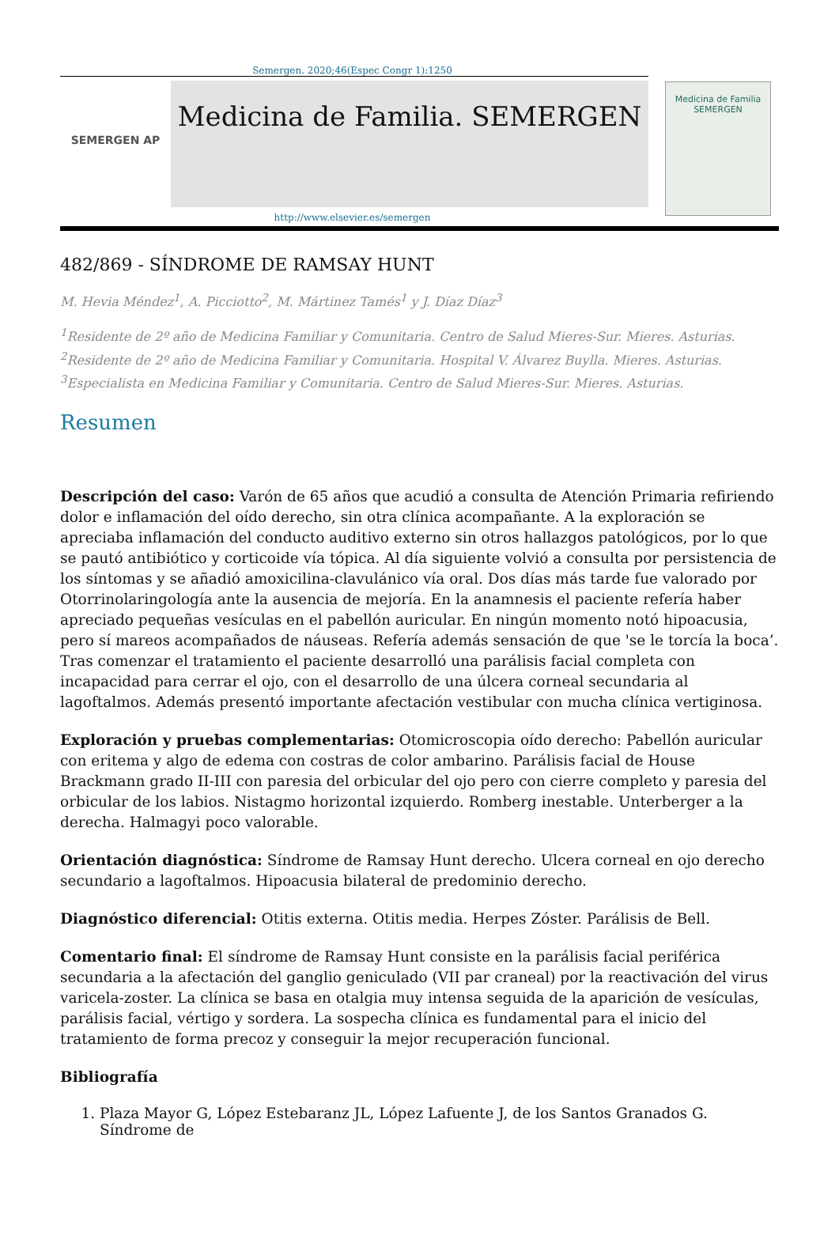Semergen. 2020;46(Espec Congr 1):1250
SEMERGEN AP
Medicina de Familia. SEMERGEN
Medicina de Familia
SEMERGEN
http://www.elsevier.es/semergen
482/869 - SÍNDROME DE RAMSAY HUNT
M. Hevia Méndez<sup>1</sup>, A. Picciotto<sup>2</sup>, M. Mártinez Tamés<sup>1</sup> y J. Díaz Díaz<sup>3</sup>
<sup>1</sup> Residente de 2º año de Medicina Familiar y Comunitaria. Centro de Salud Mieres-Sur. Mieres. Asturias.
<sup>2</sup> Residente de 2º año de Medicina Familiar y Comunitaria. Hospital V. Álvarez Buylla. Mieres. Asturias.
<sup>3</sup> Especialista en Medicina Familiar y Comunitaria. Centro de Salud Mieres-Sur. Mieres. Asturias.
Resumen
Descripción del caso: Varón de 65 años que acudió a consulta de Atención Primaria refiriendo dolor e inflamación del oído derecho, sin otra clínica acompañante. A la exploración se apreciaba inflamación del conducto auditivo externo sin otros hallazgos patológicos, por lo que se pautó antibiótico y corticoide vía tópica. Al día siguiente volvió a consulta por persistencia de los síntomas y se añadió amoxicilina-clavulánico vía oral. Dos días más tarde fue valorado por Otorrinolaringología ante la ausencia de mejoría. En la anamnesis el paciente refería haber apreciado pequeñas vesículas en el pabellón auricular. En ningún momento notó hipoacusia, pero sí mareos acompañados de náuseas. Refería además sensación de que 'se le torcía la boca’. Tras comenzar el tratamiento el paciente desarrolló una parálisis facial completa con incapacidad para cerrar el ojo, con el desarrollo de una úlcera corneal secundaria al lagoftalmos. Además presentó importante afectación vestibular con mucha clínica vertiginosa.
Exploración y pruebas complementarias: Otomicroscopia oído derecho: Pabellón auricular con eritema y algo de edema con costras de color ambarino. Parálisis facial de House Brackmann grado II-III con paresia del orbicular del ojo pero con cierre completo y paresia del orbicular de los labios. Nistagmo horizontal izquierdo. Romberg inestable. Unterberger a la derecha. Halmagyi poco valorable.
Orientación diagnóstica: Síndrome de Ramsay Hunt derecho. Ulcera corneal en ojo derecho secundario a lagoftalmos. Hipoacusia bilateral de predominio derecho.
Diagnóstico diferencial: Otitis externa. Otitis media. Herpes Zóster. Parálisis de Bell.
Comentario final: El síndrome de Ramsay Hunt consiste en la parálisis facial periférica secundaria a la afectación del ganglio geniculado (VII par craneal) por la reactivación del virus varicela-zoster. La clínica se basa en otalgia muy intensa seguida de la aparición de vesículas, parálisis facial, vértigo y sordera. La sospecha clínica es fundamental para el inicio del tratamiento de forma precoz y conseguir la mejor recuperación funcional.
Bibliografía
1. Plaza Mayor G, López Estebaranz JL, López Lafuente J, de los Santos Granados G. Síndrome de